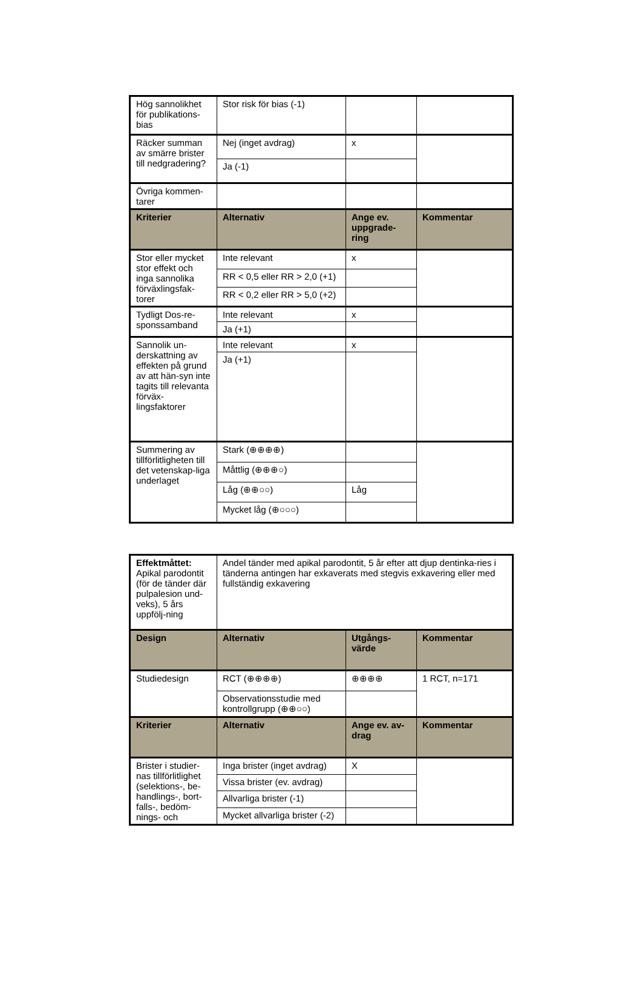| Hög sannolikhet för publikations-bias | Stor risk för bias (-1) | | |
| Räcker summan av smärre brister till nedgradering? | Nej (inget avdrag) | x | |
| | Ja (-1) | | |
| Övriga kommen-tarer | | | |
| Kriterier | Alternativ | Ange ev. uppgrade-ring | Kommentar |
| Stor eller mycket stor effekt och inga sannolika förväxlingsfak-torer | Inte relevant | x | |
| | RR < 0,5 eller RR > 2,0 (+1) | | |
| | RR < 0,2 eller RR > 5,0 (+2) | | |
| Tydligt Dos-re-sponssamband | Inte relevant | x | |
| | Ja (+1) | | |
| Sannolik un-derskattning av effekten på grund av att hän-syn inte tagits till relevanta förväx-lingsfaktorer | Inte relevant | x | |
| | Ja (+1) | | |
| Summering av tillförlitligheten till det vetenskap-liga underlaget | Stark (⊕⊕⊕⊕) | | |
| | Måttlig (⊕⊕⊕○) | | |
| | Låg (⊕⊕○○) | Låg | |
| | Mycket låg (⊕○○○) | | |
| Effektmåttet: Apikal parodontit (för de tänder där pulpalesion und-veks), 5 års uppfölj-ning | Andel tänder med apikal parodontit, 5 år efter att djup dentinka-ries i tänderna antingen har exkaverats med stegvis exkavering eller med fullständig exkavering | | |
| Design | Alternativ | Utgångs-värde | Kommentar |
| Studiedesign | RCT (⊕⊕⊕⊕) | ⊕⊕⊕⊕ | 1 RCT, n=171 |
| | Observationsstudie med kontrollgrupp (⊕⊕○○) | | |
| Kriterier | Alternativ | Ange ev. av-drag | Kommentar |
| Brister i studier-nas tillförlitlighet (selektions-, be-handlings-, bort-falls-, bedöm-nings- och | Inga brister (inget avdrag) | X | |
| | Vissa brister (ev. avdrag) | | |
| | Allvarliga brister (-1) | | |
| | Mycket allvarliga brister (-2) | | |